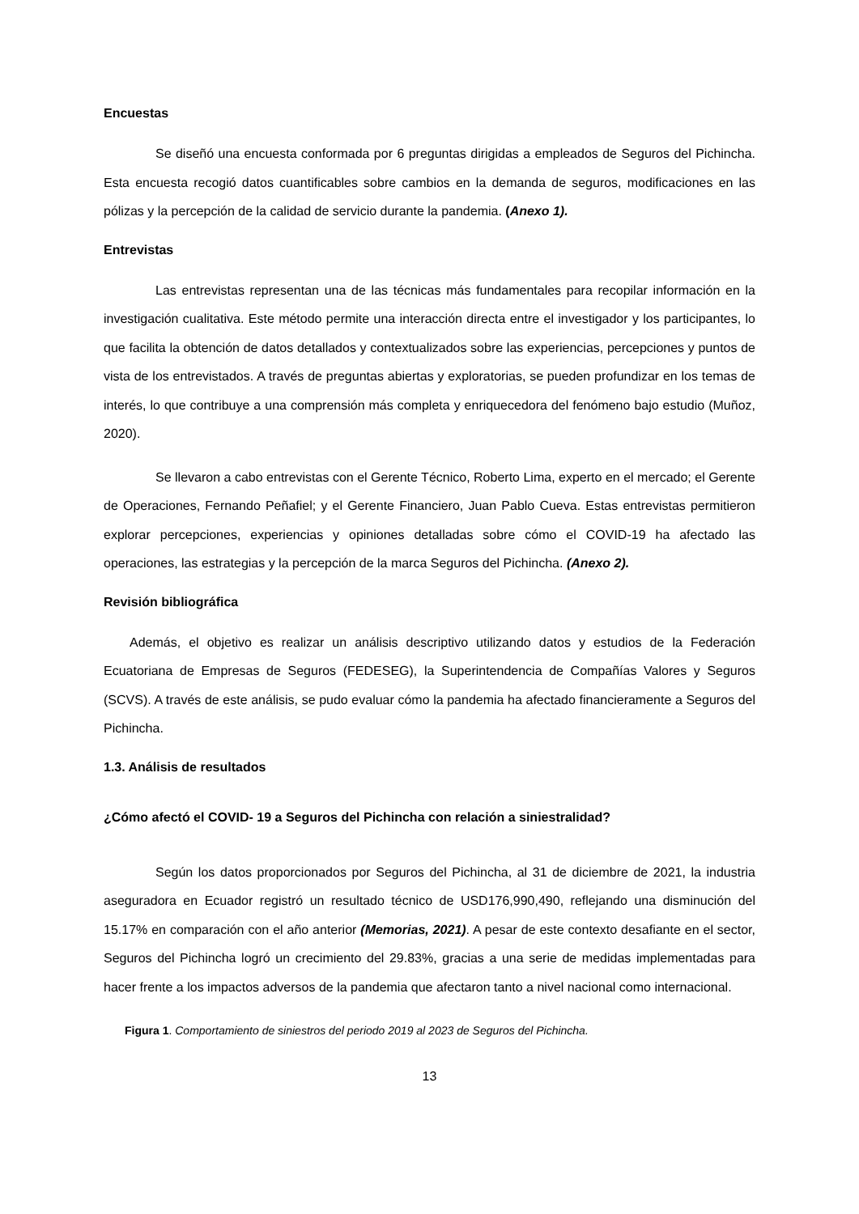Encuestas
Se diseñó una encuesta conformada por 6 preguntas dirigidas a empleados de Seguros del Pichincha. Esta encuesta recogió datos cuantificables sobre cambios en la demanda de seguros, modificaciones en las pólizas y la percepción de la calidad de servicio durante la pandemia. (Anexo 1).
Entrevistas
Las entrevistas representan una de las técnicas más fundamentales para recopilar información en la investigación cualitativa. Este método permite una interacción directa entre el investigador y los participantes, lo que facilita la obtención de datos detallados y contextualizados sobre las experiencias, percepciones y puntos de vista de los entrevistados. A través de preguntas abiertas y exploratorias, se pueden profundizar en los temas de interés, lo que contribuye a una comprensión más completa y enriquecedora del fenómeno bajo estudio (Muñoz, 2020).
Se llevaron a cabo entrevistas con el Gerente Técnico, Roberto Lima, experto en el mercado; el Gerente de Operaciones, Fernando Peñafiel; y el Gerente Financiero, Juan Pablo Cueva. Estas entrevistas permitieron explorar percepciones, experiencias y opiniones detalladas sobre cómo el COVID-19 ha afectado las operaciones, las estrategias y la percepción de la marca Seguros del Pichincha. (Anexo 2).
Revisión bibliográfica
Además, el objetivo es realizar un análisis descriptivo utilizando datos y estudios de la Federación Ecuatoriana de Empresas de Seguros (FEDESEG), la Superintendencia de Compañías Valores y Seguros (SCVS). A través de este análisis, se pudo evaluar cómo la pandemia ha afectado financieramente a Seguros del Pichincha.
1.3. Análisis de resultados
¿Cómo afectó el COVID- 19 a Seguros del Pichincha con relación a siniestralidad?
Según los datos proporcionados por Seguros del Pichincha, al 31 de diciembre de 2021, la industria aseguradora en Ecuador registró un resultado técnico de USD176,990,490, reflejando una disminución del 15.17% en comparación con el año anterior (Memorias, 2021). A pesar de este contexto desafiante en el sector, Seguros del Pichincha logró un crecimiento del 29.83%, gracias a una serie de medidas implementadas para hacer frente a los impactos adversos de la pandemia que afectaron tanto a nivel nacional como internacional.
Figura 1. Comportamiento de siniestros del periodo 2019 al 2023 de Seguros del Pichincha.
13